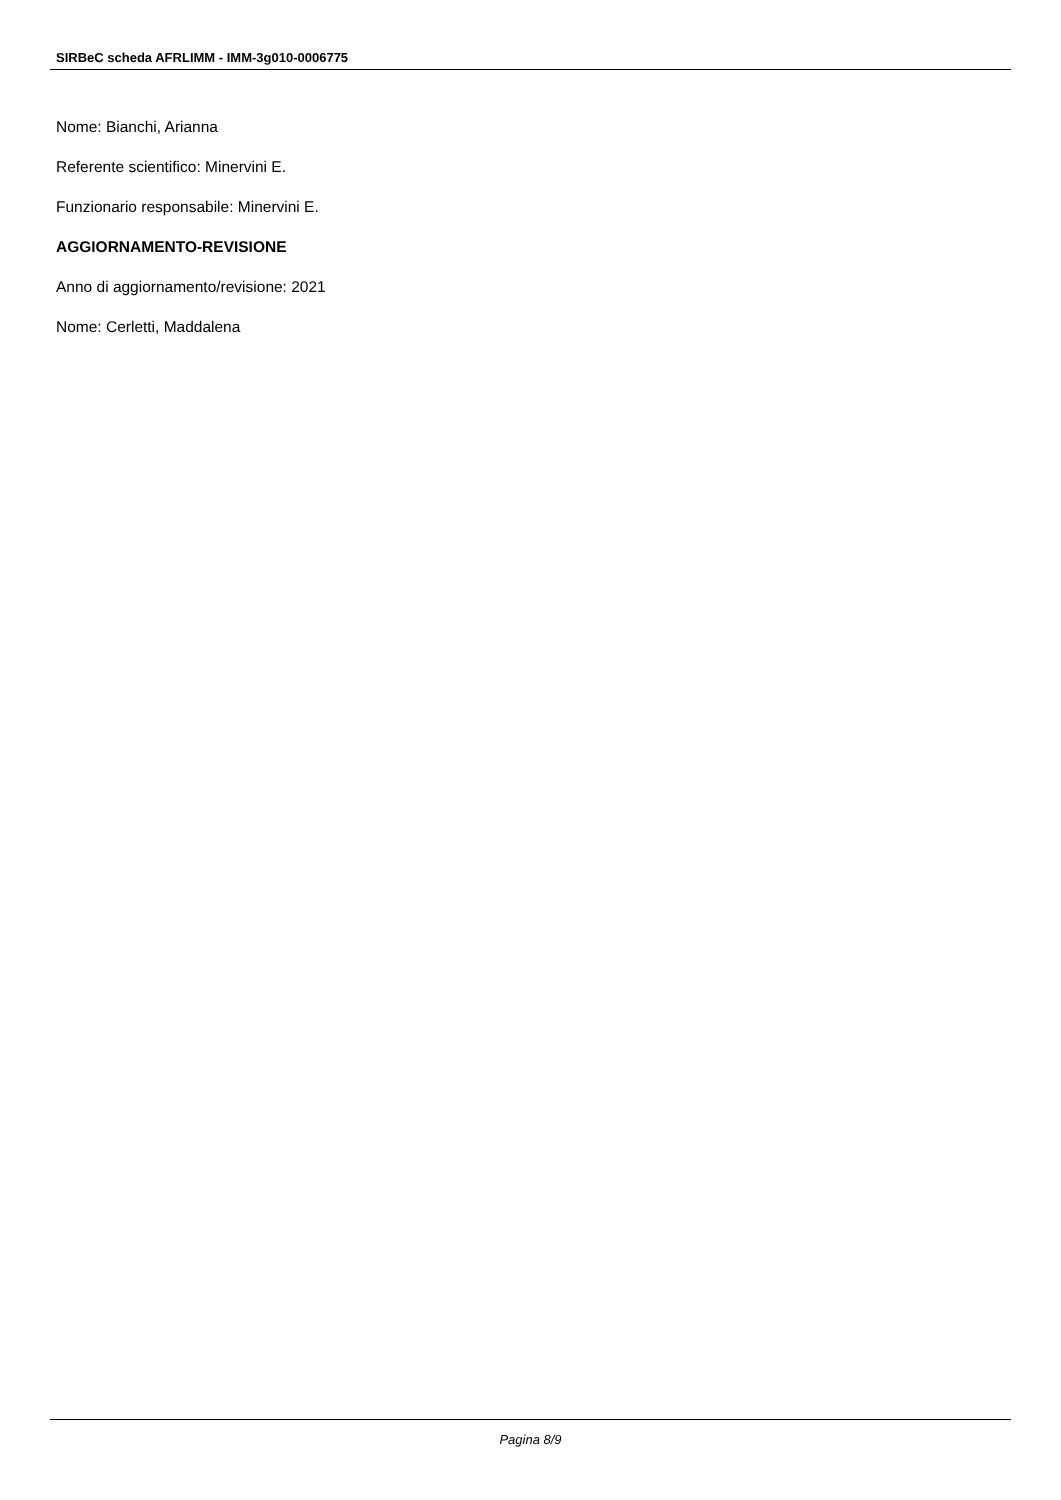SIRBeC scheda AFRLIMM - IMM-3g010-0006775
Nome: Bianchi, Arianna
Referente scientifico: Minervini E.
Funzionario responsabile: Minervini E.
AGGIORNAMENTO-REVISIONE
Anno di aggiornamento/revisione: 2021
Nome: Cerletti, Maddalena
Pagina 8/9